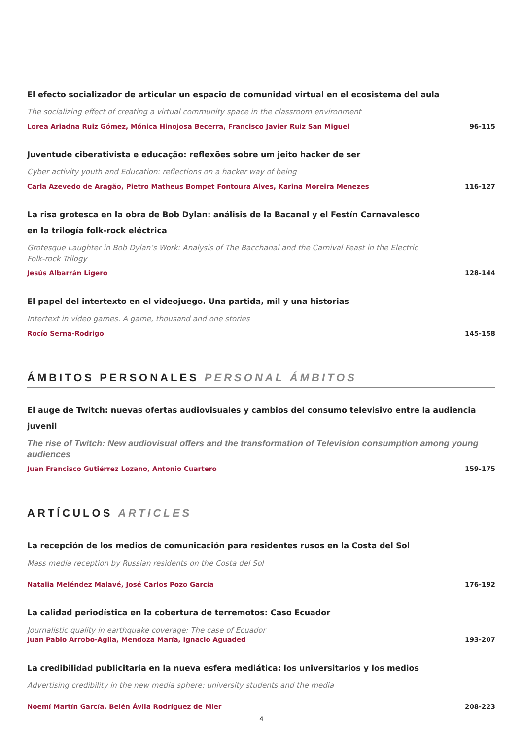El efecto socializador de articular un espacio de comunidad virtual en el ecosistema del aula
The socializing effect of creating a virtual community space in the classroom environment
Lorea Ariadna Ruiz Gómez, Mónica Hinojosa Becerra, Francisco Javier Ruiz San Miguel 96-115
Juventude ciberativista e educação: reflexões sobre um jeito hacker de ser
Cyber activity youth and Education: reflections on a hacker way of being
Carla Azevedo de Aragão, Pietro Matheus Bompet Fontoura Alves, Karina Moreira Menezes 116-127
La risa grotesca en la obra de Bob Dylan: análisis de la Bacanal y el Festín Carnavalesco en la trilogía folk-rock eléctrica
Grotesque Laughter in Bob Dylan’s Work: Analysis of The Bacchanal and the Carnival Feast in the Electric Folk-rock Trilogy
Jesús Albarrán Ligero 128-144
El papel del intertexto en el videojuego. Una partida, mil y una historias
Intertext in video games. A game, thousand and one stories
Rocío Serna-Rodrigo 145-158
ÁMBITOS PERSONALES PERSONAL ÁMBITOS
El auge de Twitch: nuevas ofertas audiovisuales y cambios del consumo televisivo entre la audiencia juvenil
The rise of Twitch: New audiovisual offers and the transformation of Television consumption among young audiences
Juan Francisco Gutiérrez Lozano, Antonio Cuartero 159-175
ARTÍCULOS ARTICLES
La recepción de los medios de comunicación para residentes rusos en la Costa del Sol
Mass media reception by Russian residents on the Costa del Sol
Natalia Meléndez Malavé, José Carlos Pozo García 176-192
La calidad periodística en la cobertura de terremotos: Caso Ecuador
Journalistic quality in earthquake coverage: The case of Ecuador
Juan Pablo Arrobo-Agila, Mendoza María, Ignacio Aguaded 193-207
La credibilidad publicitaria en la nueva esfera mediática: los universitarios y los medios
Advertising credibility in the new media sphere: university students and the media
Noemí Martín García, Belén Ávila Rodríguez de Mier 208-223
4